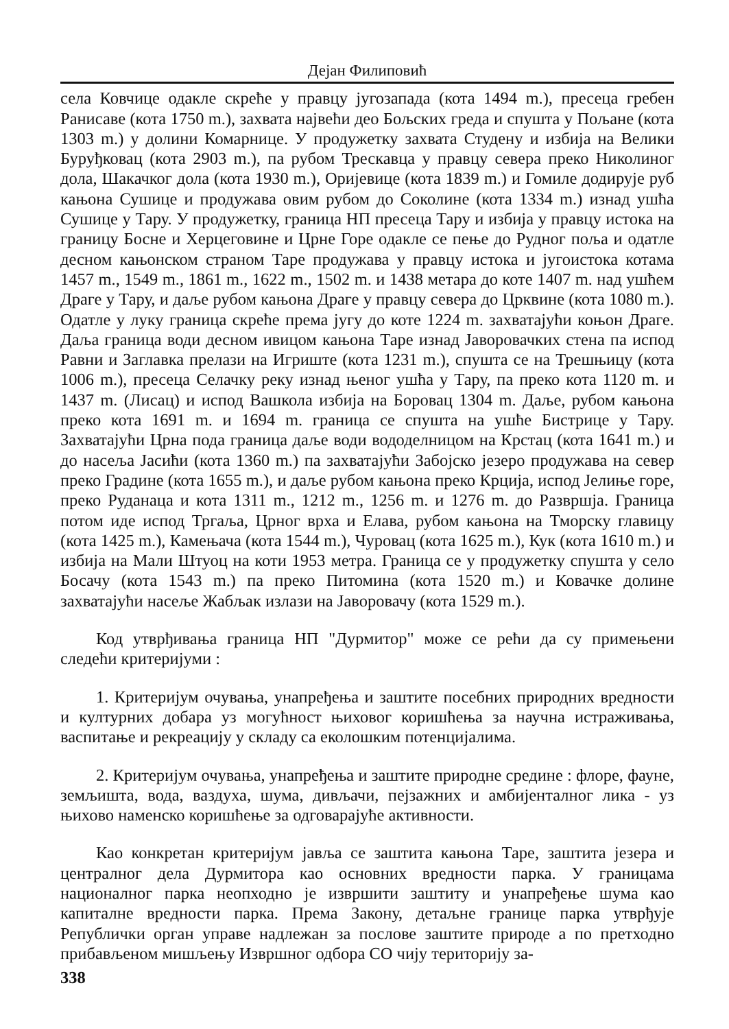Дејан Филиповић
села Ковчице одакле скреће у правцу југозапада (кота 1494 m.), пресеца гребен Ранисаве (кота 1750 m.), захвата највећи део Бољских греда и спушта у Пољане (кота 1303 m.) у долини Комарнице. У продужетку захвата Студену и избија на Велики Буруђковац (кота 2903 m.), па рубом Трескавца у правцу севера преко Николиног дола, Шакачког дола (кота 1930 m.), Оријевице (кота 1839 m.) и Гомиле додирује руб кањона Сушице и продужава овим рубом до Соколине (кота 1334 m.) изнад ушћа Сушице у Тару. У продужетку, граница НП пресеца Тару и избија у правцу истока на границу Босне и Херцеговине и Црне Горе одакле се пење до Рудног поља и одатле десном кањонском страном Таре продужава у правцу истока и југоистока котама 1457 m., 1549 m., 1861 m., 1622 m., 1502 m. и 1438 метара до коте 1407 m. над ушћем Драге у Тару, и даље рубом кањона Драге у правцу севера до Црквине (кота 1080 m.). Одатле у луку граница скреће према југу до коте 1224 m. захватајући коњон Драге. Даља граница води десном ивицом кањона Таре изнад Јаворовачких стена па испод Равни и Заглавка прелази на Игриште (кота 1231 m.), спушта се на Трешњицу (кота 1006 m.), пресеца Селачку реку изнад њеног ушћа у Тару, па преко кота 1120 m. и 1437 m. (Лисац) и испод Вашкола избија на Боровац 1304 m. Даље, рубом кањона преко кота 1691 m. и 1694 m. граница се спушта на ушће Бистрице у Тару. Захватајући Црна пода граница даље води вододелницом на Крстац (кота 1641 m.) и до насеља Јасићи (кота 1360 m.) па захватајући Забојско језеро продужава на север преко Градине (кота 1655 m.), и даље рубом кањона преко Крција, испод Јелиње горе, преко Руданаца и кота 1311 m., 1212 m., 1256 m. и 1276 m. до Развршја. Граница потом иде испод Тргаља, Црног врха и Елава, рубом кањона на Тморску главицу (кота 1425 m.), Камењача (кота 1544 m.), Чуровац (кота 1625 m.), Кук (кота 1610 m.) и избија на Мали Штуоц на коти 1953 метра. Граница се у продужетку спушта у село Босачу (кота 1543 m.) па преко Питомина (кота 1520 m.) и Ковачке долине захватајући насеље Жабљак излази на Јаворовачу (кота 1529 m.).
Код утврђивања граница НП "Дурмитор" може се рећи да су примењени следећи критеријуми :
1. Критеријум очувања, унапређења и заштите посебних природних вредности и културних добара уз могућност њиховог коришћења за научна истраживања, васпитање и рекреацију у складу са еколошким потенцијалима.
2. Критеријум очувања, унапређења и заштите природне средине : флоре, фауне, земљишта, вода, ваздуха, шума, дивљачи, пејзажних и амбијенталног лика - уз њихово наменско коришћење за одговарајуће активности.
Као конкретан критеријум јавља се заштита кањона Таре, заштита језера и централног дела Дурмитора као основних вредности парка. У границама националног парка неопходно је извршити заштиту и унапређење шума као капиталне вредности парка. Према Закону, детаљне границе парка утврђује Републички орган управе надлежан за послове заштите природе а по претходно прибављеном мишљењу Извршног одбора СО чију територију за-
338